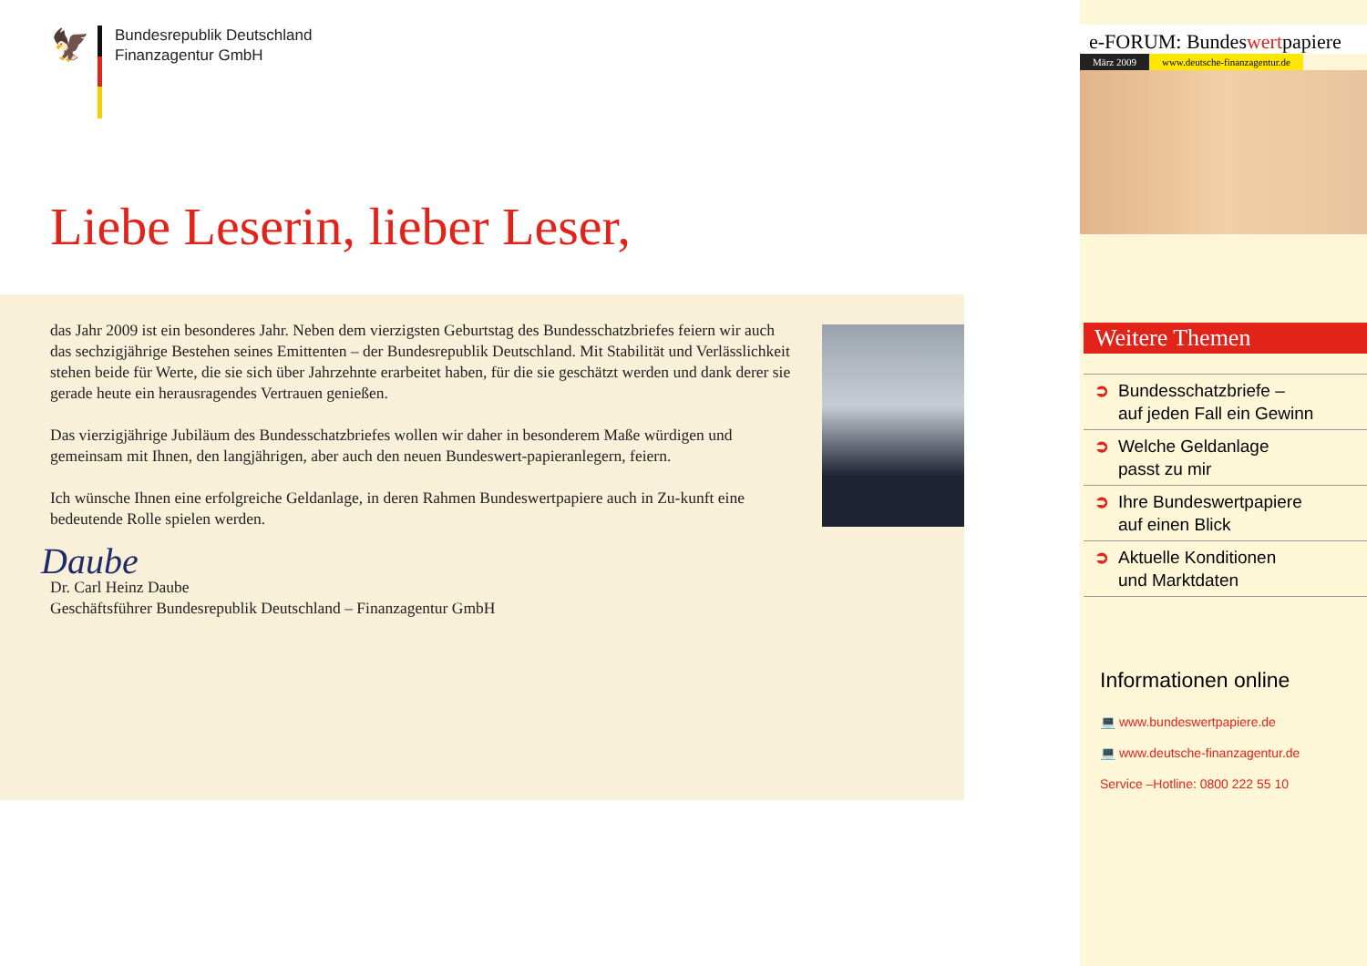🦅
Bundesrepublik Deutschland
Finanzagentur GmbH
Liebe Leserin, lieber Leser,
das Jahr 2009 ist ein besonderes Jahr. Neben dem vierzigsten Geburtstag des Bundesschatzbriefes feiern wir auch das sechzigjährige Bestehen seines Emittenten – der Bundesrepublik Deutschland. Mit Stabilität und Verlässlichkeit stehen beide für Werte, die sie sich über Jahrzehnte erarbeitet haben, für die sie geschätzt werden und dank derer sie gerade heute ein herausragendes Vertrauen genießen.
Das vierzigjährige Jubiläum des Bundesschatzbriefes wollen wir daher in besonderem Maße würdigen und gemeinsam mit Ihnen, den langjährigen, aber auch den neuen Bundeswert-papieranlegern, feiern.
Ich wünsche Ihnen eine erfolgreiche Geldanlage, in deren Rahmen Bundeswertpapiere auch in Zu-kunft eine bedeutende Rolle spielen werden.
Daube
Dr. Carl Heinz Daube
Geschäftsführer Bundesrepublik Deutschland – Finanzagentur GmbH
e-FORUM: Bundeswertpapiere
März 2009 www.deutsche-finanzagentur.de
Weitere Themen
➲ Bundesschatzbriefe –
auf jeden Fall ein Gewinn
➲ Welche Geldanlage
passt zu mir
➲ Ihre Bundeswertpapiere
auf einen Blick
➲ Aktuelle Konditionen
und Marktdaten
Informationen online
💻 www.bundeswertpapiere.de
💻 www.deutsche-finanzagentur.de
Service –Hotline: 0800 222 55 10